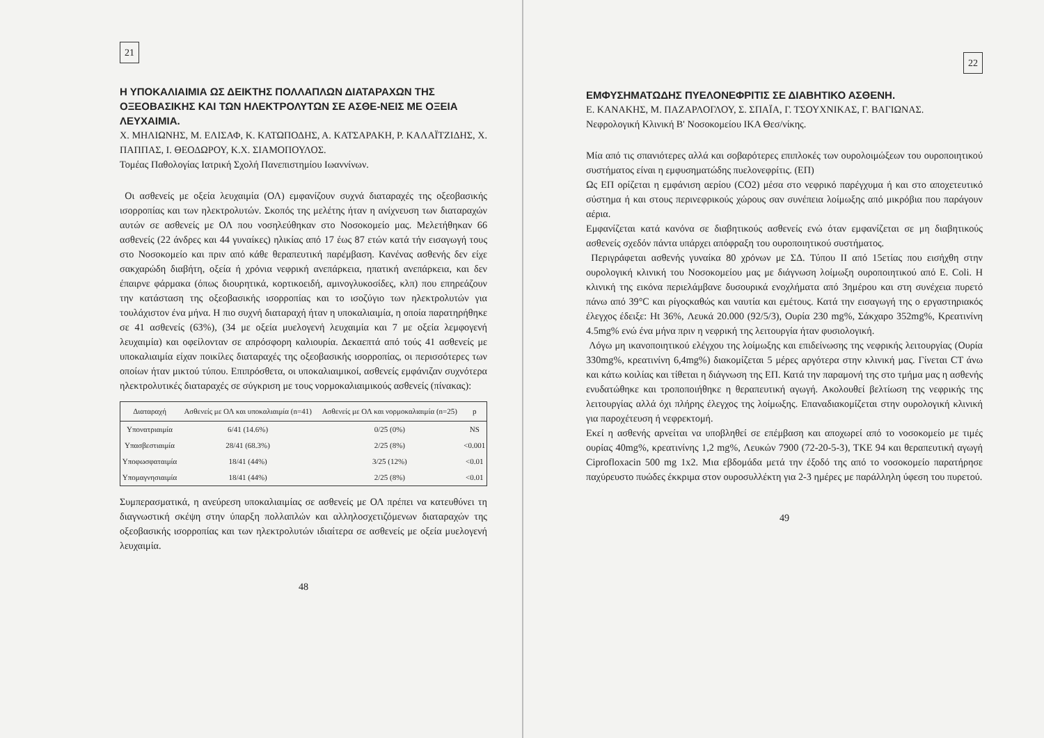21
Η ΥΠΟΚΑΛΙΑΙΜΙΑ ΩΣ ΔΕΙΚΤΗΣ ΠΟΛΛΑΠΛΩΝ ΔΙΑΤΑΡΑΧΩΝ ΤΗΣ ΟΞΕΟΒΑΣΙΚΗΣ ΚΑΙ ΤΩΝ ΗΛΕΚΤΡΟΛΥΤΩΝ ΣΕ ΑΣΘΕ-ΝΕΙΣ ΜΕ ΟΞΕΙΑ ΛΕΥΧΑΙΜΙΑ.
Χ. ΜΗΛΙΩΝΗΣ, Μ. ΕΛΙΣΑΦ, Κ. ΚΑΤΩΠΟΔΗΣ, Α. ΚΑΤΣΑΡΑΚΗ, Ρ. ΚΑΛΑΪΤΖΙΔΗΣ, Χ. ΠΑΠΠΑΣ, Ι. ΘΕΟΔΩΡΟΥ, Κ.Χ. ΣΙΑΜΟΠΟΥΛΟΣ.
Τομέας Παθολογίας Ιατρική Σχολή Πανεπιστημίου Ιωαννίνων.
Οι ασθενείς με οξεία λευχαιμία (ΟΛ) εμφανίζουν συχνά διαταραχές της οξεοβασικής ισορροπίας και των ηλεκτρολυτών. Σκοπός της μελέτης ήταν η ανίχνευση των διαταραχών αυτών σε ασθενείς με ΟΛ που νοσηλεύθηκαν στο Νοσοκομείο μας. Μελετήθηκαν 66 ασθενείς (22 άνδρες και 44 γυναίκες) ηλικίας από 17 έως 87 ετών κατά τήν εισαγωγή τους στο Νοσοκομείο και πριν από κάθε θεραπευτική παρέμβαση. Κανένας ασθενής δεν είχε σακχαρώδη διαβήτη, οξεία ή χρόνια νεφρική ανεπάρκεια, ηπατική ανεπάρκεια, και δεν έπαιρνε φάρμακα (όπως διουρητικά, κορτικοειδή, αμινογλυκοσίδες, κλπ) που επηρεάζουν την κατάσταση της οξεοβασικής ισορροπίας και το ισοζύγιο των ηλεκτρολυτών για τουλάχιστον ένα μήνα. Η πιο συχνή διαταραχή ήταν η υποκαλιαιμία, η οποία παρατηρήθηκε σε 41 ασθενείς (63%), (34 με οξεία μυελογενή λευχαιμία και 7 με οξεία λεμφογενή λευχαιμία) και οφείλονταν σε απρόσφορη καλιουρία. Δεκαεπτά από τούς 41 ασθενείς με υποκαλιαιμία είχαν ποικίλες διαταραχές της οξεοβασικής ισορροπίας, οι περισσότερες των οποίων ήταν μικτού τύπου. Επιπρόσθετα, οι υποκαλιαιμικοί, ασθενείς εμφάνιζαν συχνότερα ηλεκτρολυτικές διαταραχές σε σύγκριση με τους νορμοκαλιαιμικούς ασθενείς (πίνακας):
| Διαταραχή | Ασθενείς με ΟΛ και υποκαλιαιμία (n=41) | Ασθενείς με ΟΛ και νορμοκαλιαιμία (n=25) | p |
| --- | --- | --- | --- |
| Υπονατριαιμία | 6/41 (14.6%) | 0/25 (0%) | NS |
| Υπασβεστιαιμία | 28/41 (68.3%) | 2/25 (8%) | <0.001 |
| Υποφωσφαταιμία | 18/41 (44%) | 3/25 (12%) | <0.01 |
| Υπομαγνησιαιμία | 18/41 (44%) | 2/25 (8%) | <0.01 |
Συμπερασματικά, η ανεύρεση υποκαλιαιμίας σε ασθενείς με ΟΛ πρέπει να κατευθύνει τη διαγνωστική σκέψη στην ύπαρξη πολλαπλών και αλληλοσχετιζόμενων διαταραχών της οξεοβασικής ισορροπίας και των ηλεκτρολυτών ιδιαίτερα σε ασθενείς με οξεία μυελογενή λευχαιμία.
48
22
ΕΜΦΥΣΗΜΑΤΩΔΗΣ ΠΥΕΛΟΝΕΦΡΙΤΙΣ ΣΕ ΔΙΑΒΗΤΙΚΟ ΑΣΘΕΝΗ.
Ε. ΚΑΝΑΚΗΣ, Μ. ΠΑΖΑΡΛΟΓΛΟΥ, Σ. ΣΠΑΪΑ, Γ. ΤΣΟΥΧΝΙΚΑΣ, Γ. ΒΑΓΙΩΝΑΣ.
Νεφρολογική Κλινική Β' Νοσοκομείου ΙΚΑ Θεσ/νίκης.
Μία από τις σπανιότερες αλλά και σοβαρότερες επιπλοκές των ουρολοιμώξεων του ουροποιητικού συστήματος είναι η εμφυσηματώδης πυελονεφρίτις. (ΕΠ)
Ως ΕΠ ορίζεται η εμφάνιση αερίου (CO2) μέσα στο νεφρικό παρέγχυμα ή και στο αποχετευτικό σύστημα ή και στους περινεφρικούς χώρους σαν συνέπεια λοίμωξης από μικρόβια που παράγουν αέρια.
Εμφανίζεται κατά κανόνα σε διαβητικούς ασθενείς ενώ όταν εμφανίζεται σε μη διαβητικούς ασθενείς σχεδόν πάντα υπάρχει απόφραξη του ουροποιητικού συστήματος.
Περιγράφεται ασθενής γυναίκα 80 χρόνων με ΣΔ. Τύπου ΙΙ από 15ετίας που εισήχθη στην ουρολογική κλινική του Νοσοκομείου μας με διάγνωση λοίμωξη ουροποιητικού από E. Coli. Η κλινική της εικόνα περιελάμβανε δυσουρικά ενοχλήματα από 3ημέρου και στη συνέχεια πυρετό πάνω από 39°C και ρίγοςκαθώς και ναυτία και εμέτους. Κατά την εισαγωγή της ο εργαστηριακός έλεγχος έδειξε: Ht 36%, Λευκά 20.000 (92/5/3), Ουρία 230 mg%, Σάκχαρο 352mg%, Κρεατινίνη 4.5mg% ενώ ένα μήνα πριν η νεφρική της λειτουργία ήταν φυσιολογική.
Λόγω μη ικανοποιητικού ελέγχου της λοίμωξης και επιδείνωσης της νεφρικής λειτουργίας (Ουρία 330mg%, κρεατινίνη 6,4mg%) διακομίζεται 5 μέρες αργότερα στην κλινική μας. Γίνεται CT άνω και κάτω κοιλίας και τίθεται η διάγνωση της ΕΠ. Κατά την παραμονή της στο τμήμα μας η ασθενής ενυδατώθηκε και τροποποιήθηκε η θεραπευτική αγωγή. Ακολουθεί βελτίωση της νεφρικής της λειτουργίας αλλά όχι πλήρης έλεγχος της λοίμωξης. Επαναδιακομίζεται στην ουρολογική κλινική για παροχέτευση ή νεφρεκτομή.
Εκεί η ασθενής αρνείται να υποβληθεί σε επέμβαση και αποχωρεί από το νοσοκομείο με τιμές ουρίας 40mg%, κρεατινίνης 1,2 mg%, Λευκών 7900 (72-20-5-3), ΤΚΕ 94 και θεραπευτική αγωγή Ciprofloxacin 500 mg 1x2. Μια εβδομάδα μετά την έξοδό της από το νοσοκομείο παρατήρησε παχύρευστο πυώδες έκκριμα στον ουροσυλλέκτη για 2-3 ημέρες με παράλληλη ύφεση του πυρετού.
49